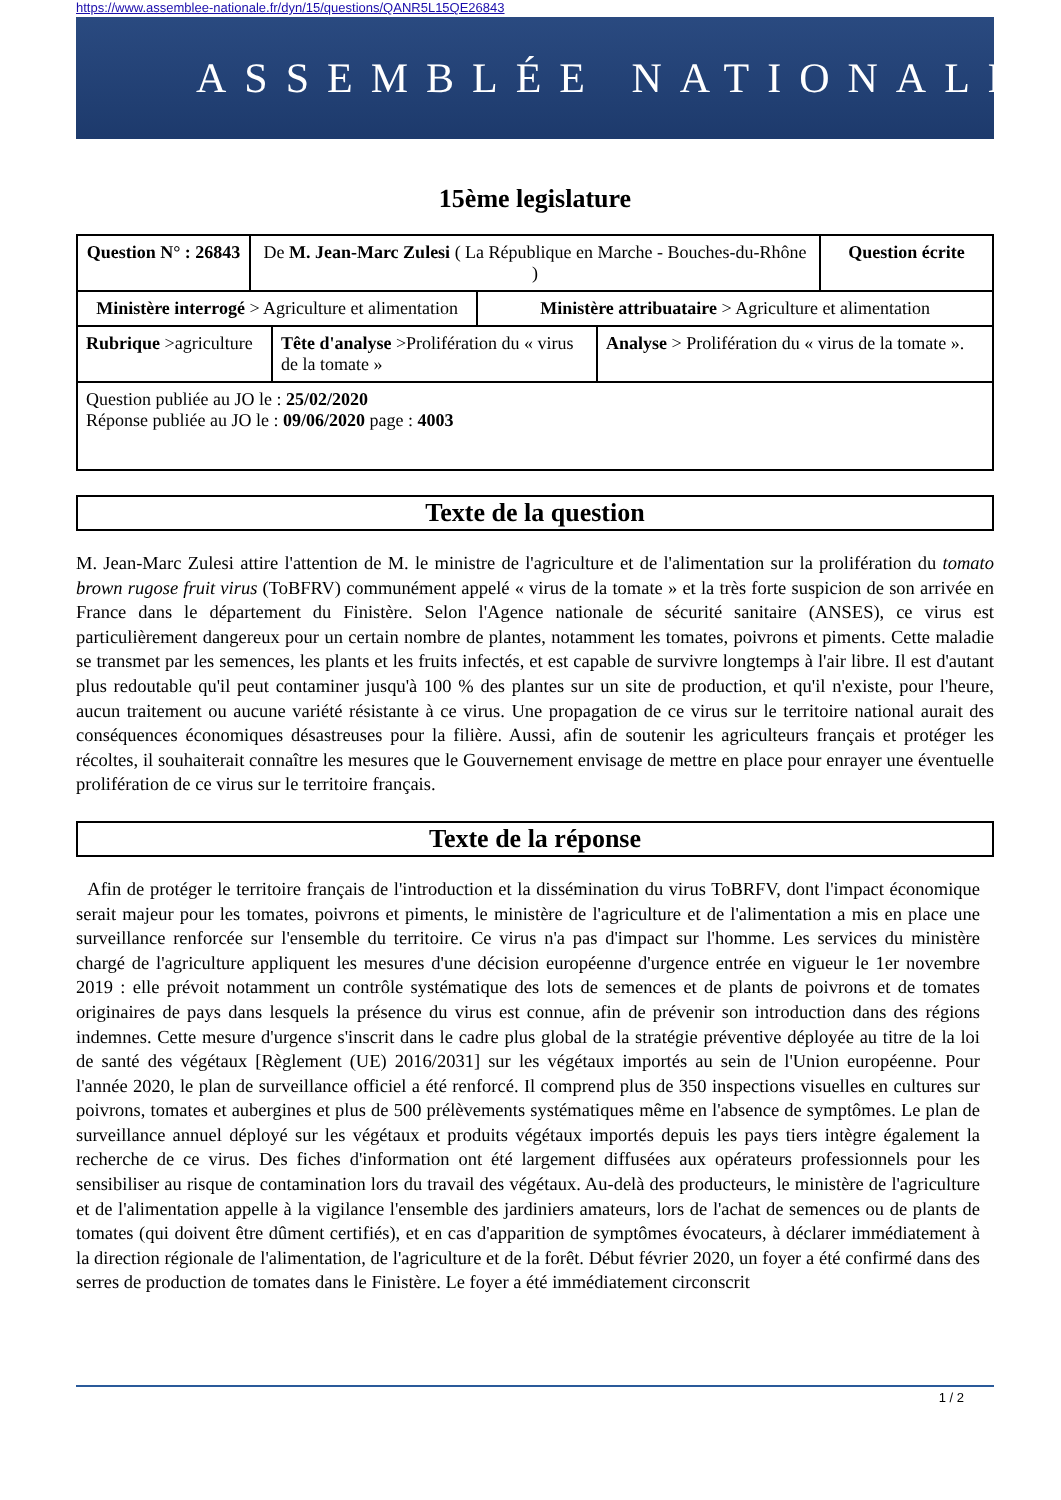https://www.assemblee-nationale.fr/dyn/15/questions/QANR5L15QE26843
ASSEMBLÉE NATIONALE
15ème legislature
| Question N° : 26843 | De M. Jean-Marc Zulesi ( La République en Marche - Bouches-du-Rhône ) | | | | Question écrite |
| Ministère interrogé > Agriculture et alimentation | | | Ministère attribuataire > Agriculture et alimentation | | |
| Rubrique >agriculture | | Tête d'analyse >Prolifération du « virus de la tomate » | | Analyse > Prolifération du « virus de la tomate ». | |
| Question publiée au JO le : 25/02/2020 Réponse publiée au JO le : 09/06/2020 page : 4003 | | | | | |
Texte de la question
M. Jean-Marc Zulesi attire l'attention de M. le ministre de l'agriculture et de l'alimentation sur la prolifération du tomato brown rugose fruit virus (ToBFRV) communément appelé « virus de la tomate » et la très forte suspicion de son arrivée en France dans le département du Finistère. Selon l'Agence nationale de sécurité sanitaire (ANSES), ce virus est particulièrement dangereux pour un certain nombre de plantes, notamment les tomates, poivrons et piments. Cette maladie se transmet par les semences, les plants et les fruits infectés, et est capable de survivre longtemps à l'air libre. Il est d'autant plus redoutable qu'il peut contaminer jusqu'à 100 % des plantes sur un site de production, et qu'il n'existe, pour l'heure, aucun traitement ou aucune variété résistante à ce virus. Une propagation de ce virus sur le territoire national aurait des conséquences économiques désastreuses pour la filière. Aussi, afin de soutenir les agriculteurs français et protéger les récoltes, il souhaiterait connaître les mesures que le Gouvernement envisage de mettre en place pour enrayer une éventuelle prolifération de ce virus sur le territoire français.
Texte de la réponse
Afin de protéger le territoire français de l'introduction et la dissémination du virus ToBRFV, dont l'impact économique serait majeur pour les tomates, poivrons et piments, le ministère de l'agriculture et de l'alimentation a mis en place une surveillance renforcée sur l'ensemble du territoire. Ce virus n'a pas d'impact sur l'homme. Les services du ministère chargé de l'agriculture appliquent les mesures d'une décision européenne d'urgence entrée en vigueur le 1er novembre 2019 : elle prévoit notamment un contrôle systématique des lots de semences et de plants de poivrons et de tomates originaires de pays dans lesquels la présence du virus est connue, afin de prévenir son introduction dans des régions indemnes. Cette mesure d'urgence s'inscrit dans le cadre plus global de la stratégie préventive déployée au titre de la loi de santé des végétaux [Règlement (UE) 2016/2031] sur les végétaux importés au sein de l'Union européenne. Pour l'année 2020, le plan de surveillance officiel a été renforcé. Il comprend plus de 350 inspections visuelles en cultures sur poivrons, tomates et aubergines et plus de 500 prélèvements systématiques même en l'absence de symptômes. Le plan de surveillance annuel déployé sur les végétaux et produits végétaux importés depuis les pays tiers intègre également la recherche de ce virus. Des fiches d'information ont été largement diffusées aux opérateurs professionnels pour les sensibiliser au risque de contamination lors du travail des végétaux. Au-delà des producteurs, le ministère de l'agriculture et de l'alimentation appelle à la vigilance l'ensemble des jardiniers amateurs, lors de l'achat de semences ou de plants de tomates (qui doivent être dûment certifiés), et en cas d'apparition de symptômes évocateurs, à déclarer immédiatement à la direction régionale de l'alimentation, de l'agriculture et de la forêt. Début février 2020, un foyer a été confirmé dans des serres de production de tomates dans le Finistère. Le foyer a été immédiatement circonscrit
1 / 2